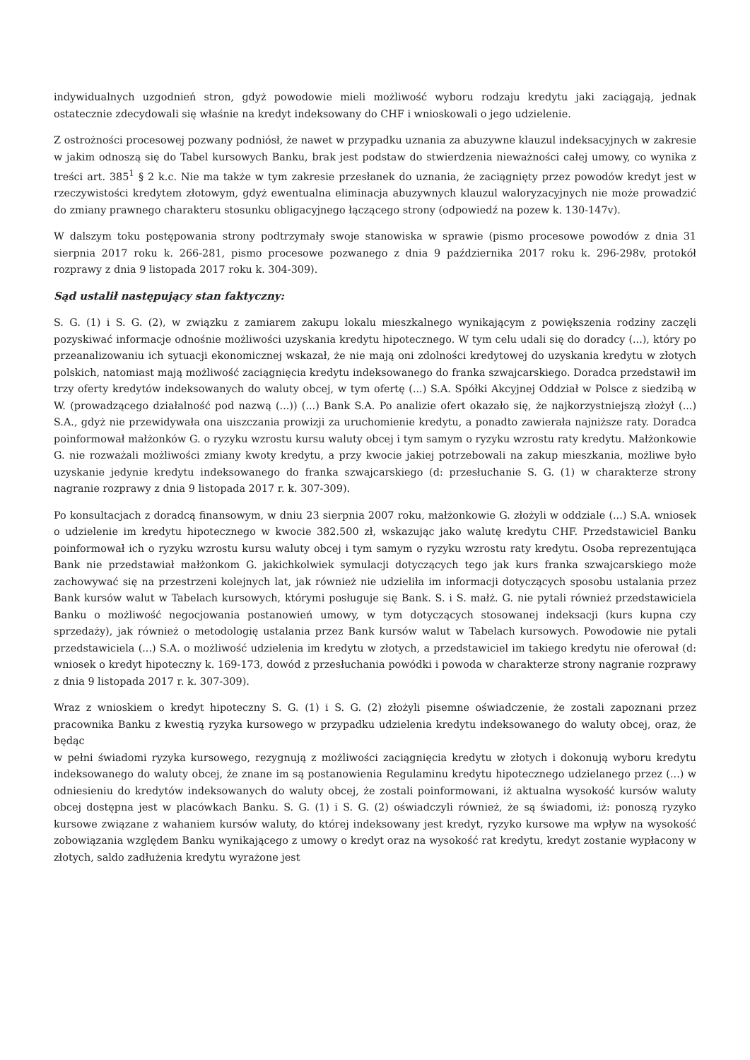indywidualnych uzgodnień stron, gdyż powodowie mieli możliwość wyboru rodzaju kredytu jaki zaciągają, jednak ostatecznie zdecydowali się właśnie na kredyt indeksowany do CHF i wnioskowali o jego udzielenie.
Z ostrożności procesowej pozwany podniósł, że nawet w przypadku uznania za abuzywne klauzul indeksacyjnych w zakresie w jakim odnoszą się do Tabel kursowych Banku, brak jest podstaw do stwierdzenia nieważności całej umowy, co wynika z treści art. 385<sup>1</sup> § 2 k.c. Nie ma także w tym zakresie przesłanek do uznania, że zaciągnięty przez powodów kredyt jest w rzeczywistości kredytem złotowym, gdyż ewentualna eliminacja abuzywnych klauzul waloryzacyjnych nie może prowadzić do zmiany prawnego charakteru stosunku obligacyjnego łączącego strony (odpowiedź na pozew k. 130-147v).
W dalszym toku postępowania strony podtrzymały swoje stanowiska w sprawie (pismo procesowe powodów z dnia 31 sierpnia 2017 roku k. 266-281, pismo procesowe pozwanego z dnia 9 października 2017 roku k. 296-298v, protokół rozprawy z dnia 9 listopada 2017 roku k. 304-309).
Sąd ustalił następujący stan faktyczny:
S. G. (1) i S. G. (2), w związku z zamiarem zakupu lokalu mieszkalnego wynikającym z powiększenia rodziny zaczęli pozyskiwać informacje odnośnie możliwości uzyskania kredytu hipotecznego. W tym celu udali się do doradcy (...), który po przeanalizowaniu ich sytuacji ekonomicznej wskazał, że nie mają oni zdolności kredytowej do uzyskania kredytu w złotych polskich, natomiast mają możliwość zaciągnięcia kredytu indeksowanego do franka szwajcarskiego. Doradca przedstawił im trzy oferty kredytów indeksowanych do waluty obcej, w tym ofertę (...) S.A. Spółki Akcyjnej Oddział w Polsce z siedzibą w W. (prowadzącego działalność pod nazwą (...)) (...) Bank S.A. Po analizie ofert okazało się, że najkorzystniejszą złożył (...) S.A., gdyż nie przewidywała ona uiszczania prowizji za uruchomienie kredytu, a ponadto zawierała najniższe raty. Doradca poinformował małżonków G. o ryzyku wzrostu kursu waluty obcej i tym samym o ryzyku wzrostu raty kredytu. Małżonkowie G. nie rozważali możliwości zmiany kwoty kredytu, a przy kwocie jakiej potrzebowali na zakup mieszkania, możliwe było uzyskanie jedynie kredytu indeksowanego do franka szwajcarskiego (d: przesłuchanie S. G. (1) w charakterze strony nagranie rozprawy z dnia 9 listopada 2017 r. k. 307-309).
Po konsultacjach z doradcą finansowym, w dniu 23 sierpnia 2007 roku, małżonkowie G. złożyli w oddziale (...) S.A. wniosek o udzielenie im kredytu hipotecznego w kwocie 382.500 zł, wskazując jako walutę kredytu CHF. Przedstawiciel Banku poinformował ich o ryzyku wzrostu kursu waluty obcej i tym samym o ryzyku wzrostu raty kredytu. Osoba reprezentująca Bank nie przedstawiał małżonkom G. jakichkolwiek symulacji dotyczących tego jak kurs franka szwajcarskiego może zachowywać się na przestrzeni kolejnych lat, jak również nie udzieliła im informacji dotyczących sposobu ustalania przez Bank kursów walut w Tabelach kursowych, którymi posługuje się Bank. S. i S. małż. G. nie pytali również przedstawiciela Banku o możliwość negocjowania postanowień umowy, w tym dotyczących stosowanej indeksacji (kurs kupna czy sprzedaży), jak również o metodologię ustalania przez Bank kursów walut w Tabelach kursowych. Powodowie nie pytali przedstawiciela (...) S.A. o możliwość udzielenia im kredytu w złotych, a przedstawiciel im takiego kredytu nie oferował (d: wniosek o kredyt hipoteczny k. 169-173, dowód z przesłuchania powódki i powoda w charakterze strony nagranie rozprawy z dnia 9 listopada 2017 r. k. 307-309).
Wraz z wnioskiem o kredyt hipoteczny S. G. (1) i S. G. (2) złożyli pisemne oświadczenie, że zostali zapoznani przez pracownika Banku z kwestią ryzyka kursowego w przypadku udzielenia kredytu indeksowanego do waluty obcej, oraz, że będąc
w pełni świadomi ryzyka kursowego, rezygnują z możliwości zaciągnięcia kredytu w złotych i dokonują wyboru kredytu indeksowanego do waluty obcej, że znane im są postanowienia Regulaminu kredytu hipotecznego udzielanego przez (...) w odniesieniu do kredytów indeksowanych do waluty obcej, że zostali poinformowani, iż aktualna wysokość kursów waluty obcej dostępna jest w placówkach Banku. S. G. (1) i S. G. (2) oświadczyli również, że są świadomi, iż: ponoszą ryzyko kursowe związane z wahaniem kursów waluty, do której indeksowany jest kredyt, ryzyko kursowe ma wpływ na wysokość zobowiązania względem Banku wynikającego z umowy o kredyt oraz na wysokość rat kredytu, kredyt zostanie wypłacony w złotych, saldo zadłużenia kredytu wyrażone jest